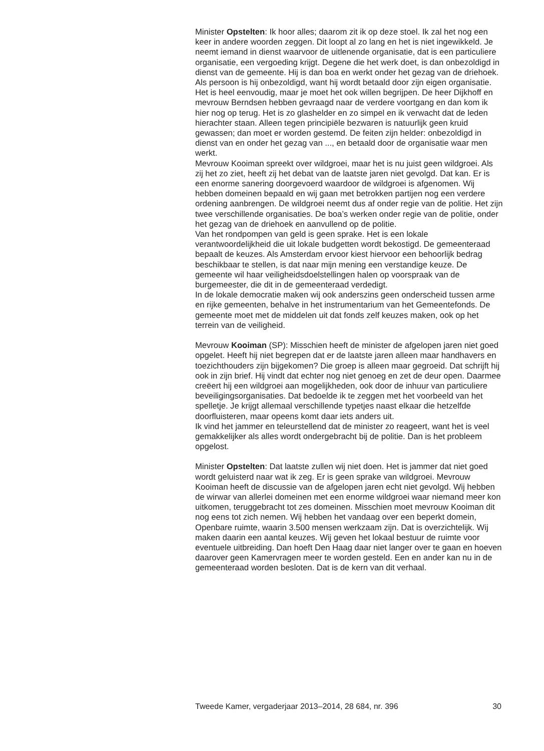Minister Opstelten: Ik hoor alles; daarom zit ik op deze stoel. Ik zal het nog een keer in andere woorden zeggen. Dit loopt al zo lang en het is niet ingewikkeld. Je neemt iemand in dienst waarvoor de uitlenende organisatie, dat is een particuliere organisatie, een vergoeding krijgt. Degene die het werk doet, is dan onbezoldigd in dienst van de gemeente. Hij is dan boa en werkt onder het gezag van de driehoek. Als persoon is hij onbezoldigd, want hij wordt betaald door zijn eigen organisatie. Het is heel eenvoudig, maar je moet het ook willen begrijpen. De heer Dijkhoff en mevrouw Berndsen hebben gevraagd naar de verdere voortgang en dan kom ik hier nog op terug. Het is zo glashelder en zo simpel en ik verwacht dat de leden hierachter staan. Alleen tegen principiële bezwaren is natuurlijk geen kruid gewassen; dan moet er worden gestemd. De feiten zijn helder: onbezoldigd in dienst van en onder het gezag van ..., en betaald door de organisatie waar men werkt.
Mevrouw Kooiman spreekt over wildgroei, maar het is nu juist geen wildgroei. Als zij het zo ziet, heeft zij het debat van de laatste jaren niet gevolgd. Dat kan. Er is een enorme sanering doorgevoerd waardoor de wildgroei is afgenomen. Wij hebben domeinen bepaald en wij gaan met betrokken partijen nog een verdere ordening aanbrengen. De wildgroei neemt dus af onder regie van de politie. Het zijn twee verschillende organisaties. De boa’s werken onder regie van de politie, onder het gezag van de driehoek en aanvullend op de politie.
Van het rondpompen van geld is geen sprake. Het is een lokale verantwoordelijkheid die uit lokale budgetten wordt bekostigd. De gemeenteraad bepaalt de keuzes. Als Amsterdam ervoor kiest hiervoor een behoorlijk bedrag beschikbaar te stellen, is dat naar mijn mening een verstandige keuze. De gemeente wil haar veiligheidsdoelstellingen halen op voorspraak van de burgemeester, die dit in de gemeenteraad verdedigt.
In de lokale democratie maken wij ook anderszins geen onderscheid tussen arme en rijke gemeenten, behalve in het instrumentarium van het Gemeentefonds. De gemeente moet met de middelen uit dat fonds zelf keuzes maken, ook op het terrein van de veiligheid.
Mevrouw Kooiman (SP): Misschien heeft de minister de afgelopen jaren niet goed opgelet. Heeft hij niet begrepen dat er de laatste jaren alleen maar handhavers en toezichthouders zijn bijgekomen? Die groep is alleen maar gegroeid. Dat schrijft hij ook in zijn brief. Hij vindt dat echter nog niet genoeg en zet de deur open. Daarmee creëert hij een wildgroei aan mogelijkheden, ook door de inhuur van particuliere beveiligingsorganisaties. Dat bedoelde ik te zeggen met het voorbeeld van het spelletje. Je krijgt allemaal verschillende typetjes naast elkaar die hetzelfde doorfluisteren, maar opeens komt daar iets anders uit.
Ik vind het jammer en teleurstellend dat de minister zo reageert, want het is veel gemakkelijker als alles wordt ondergebracht bij de politie. Dan is het probleem opgelost.
Minister Opstelten: Dat laatste zullen wij niet doen. Het is jammer dat niet goed wordt geluisterd naar wat ik zeg. Er is geen sprake van wildgroei. Mevrouw Kooiman heeft de discussie van de afgelopen jaren echt niet gevolgd. Wij hebben de wirwar van allerlei domeinen met een enorme wildgroei waar niemand meer kon uitkomen, teruggebracht tot zes domeinen. Misschien moet mevrouw Kooiman dit nog eens tot zich nemen. Wij hebben het vandaag over een beperkt domein, Openbare ruimte, waarin 3.500 mensen werkzaam zijn. Dat is overzichtelijk. Wij maken daarin een aantal keuzes. Wij geven het lokaal bestuur de ruimte voor eventuele uitbreiding. Dan hoeft Den Haag daar niet langer over te gaan en hoeven daarover geen Kamervragen meer te worden gesteld. Een en ander kan nu in de gemeenteraad worden besloten. Dat is de kern van dit verhaal.
Tweede Kamer, vergaderjaar 2013–2014, 28 684, nr. 396 30